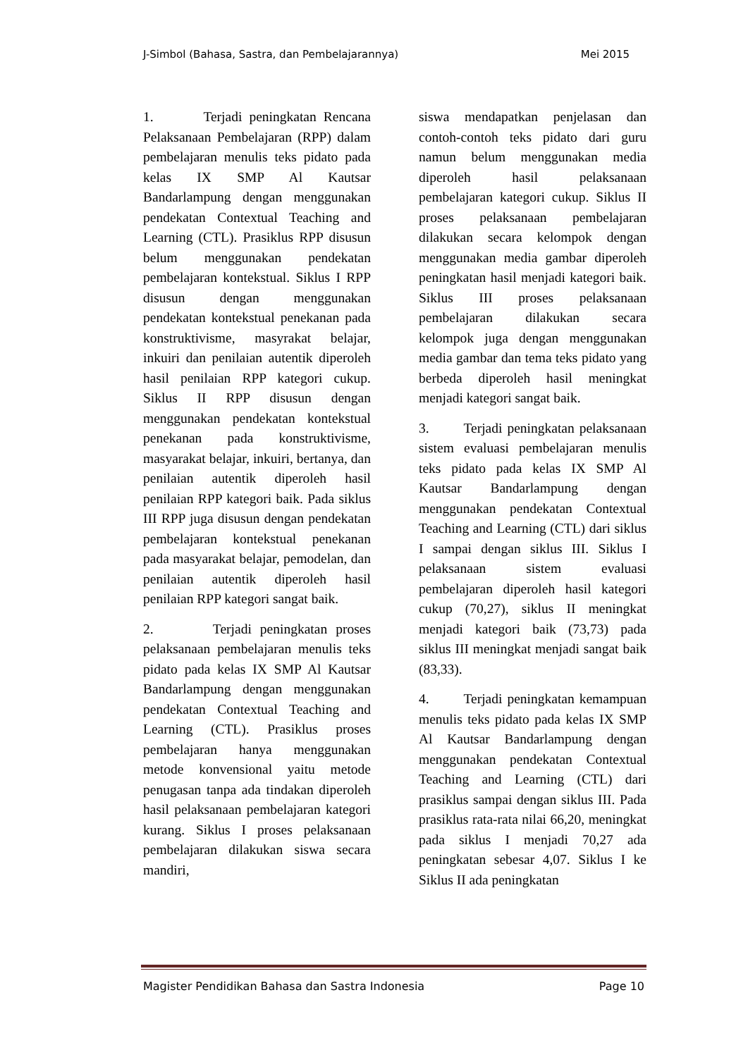J-Simbol (Bahasa, Sastra, dan Pembelajarannya) Mei 2015
1. Terjadi peningkatan Rencana Pelaksanaan Pembelajaran (RPP) dalam pembelajaran menulis teks pidato pada kelas IX SMP Al Kautsar Bandarlampung dengan menggunakan pendekatan Contextual Teaching and Learning (CTL). Prasiklus RPP disusun belum menggunakan pendekatan pembelajaran kontekstual. Siklus I RPP disusun dengan menggunakan pendekatan kontekstual penekanan pada konstruktivisme, masyrakat belajar, inkuiri dan penilaian autentik diperoleh hasil penilaian RPP kategori cukup. Siklus II RPP disusun dengan menggunakan pendekatan kontekstual penekanan pada konstruktivisme, masyarakat belajar, inkuiri, bertanya, dan penilaian autentik diperoleh hasil penilaian RPP kategori baik. Pada siklus III RPP juga disusun dengan pendekatan pembelajaran kontekstual penekanan pada masyarakat belajar, pemodelan, dan penilaian autentik diperoleh hasil penilaian RPP kategori sangat baik.
2. Terjadi peningkatan proses pelaksanaan pembelajaran menulis teks pidato pada kelas IX SMP Al Kautsar Bandarlampung dengan menggunakan pendekatan Contextual Teaching and Learning (CTL). Prasiklus proses pembelajaran hanya menggunakan metode konvensional yaitu metode penugasan tanpa ada tindakan diperoleh hasil pelaksanaan pembelajaran kategori kurang. Siklus I proses pelaksanaan pembelajaran dilakukan siswa secara mandiri,
siswa mendapatkan penjelasan dan contoh-contoh teks pidato dari guru namun belum menggunakan media diperoleh hasil pelaksanaan pembelajaran kategori cukup. Siklus II proses pelaksanaan pembelajaran dilakukan secara kelompok dengan menggunakan media gambar diperoleh peningkatan hasil menjadi kategori baik. Siklus III proses pelaksanaan pembelajaran dilakukan secara kelompok juga dengan menggunakan media gambar dan tema teks pidato yang berbeda diperoleh hasil meningkat menjadi kategori sangat baik.
3. Terjadi peningkatan pelaksanaan sistem evaluasi pembelajaran menulis teks pidato pada kelas IX SMP Al Kautsar Bandarlampung dengan menggunakan pendekatan Contextual Teaching and Learning (CTL) dari siklus I sampai dengan siklus III. Siklus I pelaksanaan sistem evaluasi pembelajaran diperoleh hasil kategori cukup (70,27), siklus II meningkat menjadi kategori baik (73,73) pada siklus III meningkat menjadi sangat baik (83,33).
4. Terjadi peningkatan kemampuan menulis teks pidato pada kelas IX SMP Al Kautsar Bandarlampung dengan menggunakan pendekatan Contextual Teaching and Learning (CTL) dari prasiklus sampai dengan siklus III. Pada prasiklus rata-rata nilai 66,20, meningkat pada siklus I menjadi 70,27 ada peningkatan sebesar 4,07. Siklus I ke Siklus II ada peningkatan
Magister Pendidikan Bahasa dan Sastra Indonesia Page 10